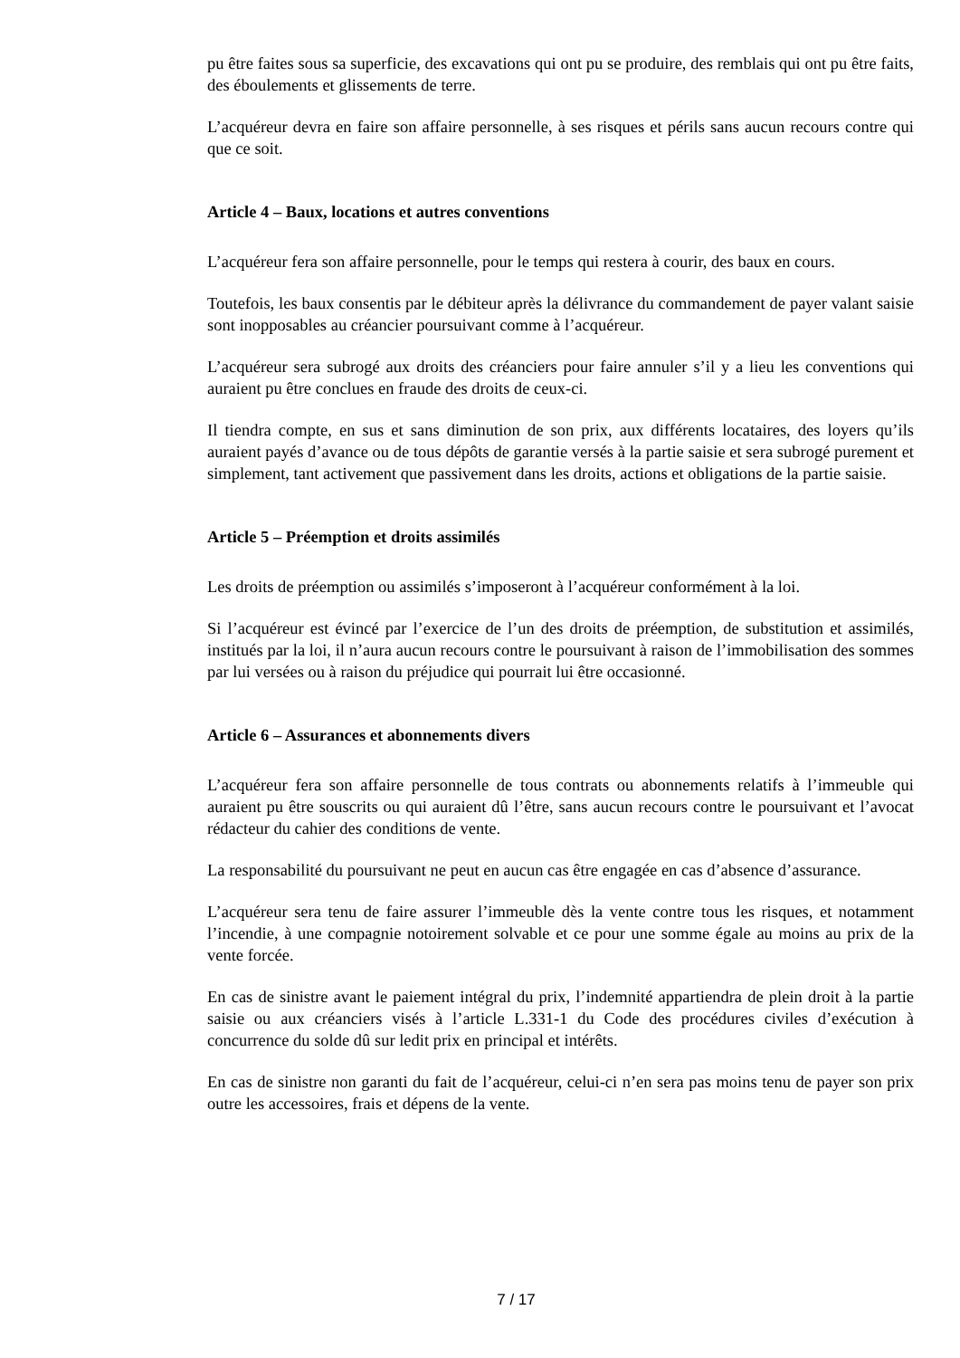pu être faites sous sa superficie, des excavations qui ont pu se produire, des remblais qui ont pu être faits, des éboulements et glissements de terre.
L’acquéreur devra en faire son affaire personnelle, à ses risques et périls sans aucun recours contre qui que ce soit.
Article 4 – Baux, locations et autres conventions
L’acquéreur fera son affaire personnelle, pour le temps qui restera à courir, des baux en cours.
Toutefois, les baux consentis par le débiteur après la délivrance du commandement de payer valant saisie sont inopposables au créancier poursuivant comme à l’acquéreur.
L’acquéreur sera subrogé aux droits des créanciers pour faire annuler s’il y a lieu les conventions qui auraient pu être conclues en fraude des droits de ceux-ci.
Il tiendra compte, en sus et sans diminution de son prix, aux différents locataires, des loyers qu’ils auraient payés d’avance ou de tous dépôts de garantie versés à la partie saisie et sera subrogé purement et simplement, tant activement que passivement dans les droits, actions et obligations de la partie saisie.
Article 5 – Préemption et droits assimilés
Les droits de préemption ou assimilés s’imposeront à l’acquéreur conformément à la loi.
Si l’acquéreur est évincé par l’exercice de l’un des droits de préemption, de substitution et assimilés, institués par la loi, il n’aura aucun recours contre le poursuivant à raison de l’immobilisation des sommes par lui versées ou à raison du préjudice qui pourrait lui être occasionné.
Article 6 – Assurances et abonnements divers
L’acquéreur fera son affaire personnelle de tous contrats ou abonnements relatifs à l’immeuble qui auraient pu être souscrits ou qui auraient dû l’être, sans aucun recours contre le poursuivant et l’avocat rédacteur du cahier des conditions de vente.
La responsabilité du poursuivant ne peut en aucun cas être engagée en cas d’absence d’assurance.
L’acquéreur sera tenu de faire assurer l’immeuble dès la vente contre tous les risques, et notamment l’incendie, à une compagnie notoirement solvable et ce pour une somme égale au moins au prix de la vente forcée.
En cas de sinistre avant le paiement intégral du prix, l’indemnité appartiendra de plein droit à la partie saisie ou aux créanciers visés à l’article L.331-1 du Code des procédures civiles d’exécution à concurrence du solde dû sur ledit prix en principal et intérêts.
En cas de sinistre non garanti du fait de l’acquéreur, celui-ci n’en sera pas moins tenu de payer son prix outre les accessoires, frais et dépens de la vente.
7 / 17